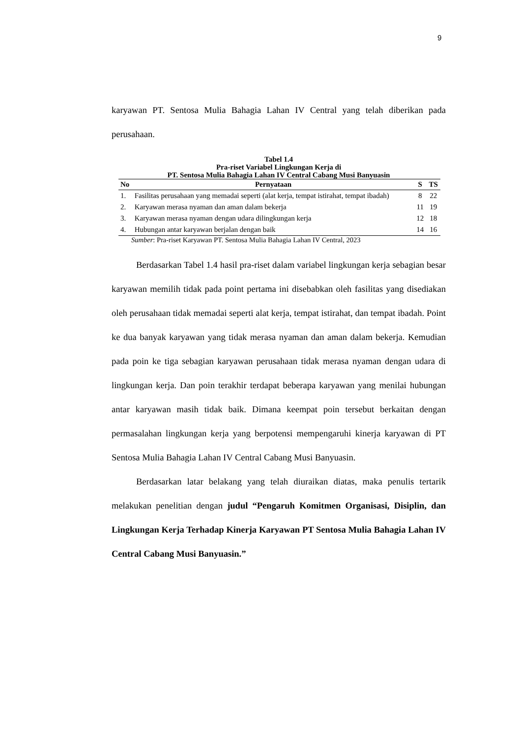9
karyawan PT. Sentosa Mulia Bahagia Lahan IV Central yang telah diberikan pada perusahaan.
Tabel 1.4
Pra-riset Variabel Lingkungan Kerja di
PT. Sentosa Mulia Bahagia Lahan IV Central Cabang Musi Banyuasin
| No | Pernyataan | S | TS |
| --- | --- | --- | --- |
| 1. | Fasilitas perusahaan yang memadai seperti (alat kerja, tempat istirahat, tempat ibadah) | 8 | 22 |
| 2. | Karyawan merasa nyaman dan aman dalam bekerja | 11 | 19 |
| 3. | Karyawan merasa nyaman dengan udara dilingkungan kerja | 12 | 18 |
| 4. | Hubungan antar karyawan berjalan dengan baik | 14 | 16 |
Sumber: Pra-riset Karyawan PT. Sentosa Mulia Bahagia Lahan IV Central, 2023
Berdasarkan Tabel 1.4 hasil pra-riset dalam variabel lingkungan kerja sebagian besar karyawan memilih tidak pada point pertama ini disebabkan oleh fasilitas yang disediakan oleh perusahaan tidak memadai seperti alat kerja, tempat istirahat, dan tempat ibadah. Point ke dua banyak karyawan yang tidak merasa nyaman dan aman dalam bekerja. Kemudian pada poin ke tiga sebagian karyawan perusahaan tidak merasa nyaman dengan udara di lingkungan kerja. Dan poin terakhir terdapat beberapa karyawan yang menilai hubungan antar karyawan masih tidak baik. Dimana keempat poin tersebut berkaitan dengan permasalahan lingkungan kerja yang berpotensi mempengaruhi kinerja karyawan di PT Sentosa Mulia Bahagia Lahan IV Central Cabang Musi Banyuasin.
Berdasarkan latar belakang yang telah diuraikan diatas, maka penulis tertarik melakukan penelitian dengan judul “Pengaruh Komitmen Organisasi, Disiplin, dan Lingkungan Kerja Terhadap Kinerja Karyawan PT Sentosa Mulia Bahagia Lahan IV Central Cabang Musi Banyuasin.”